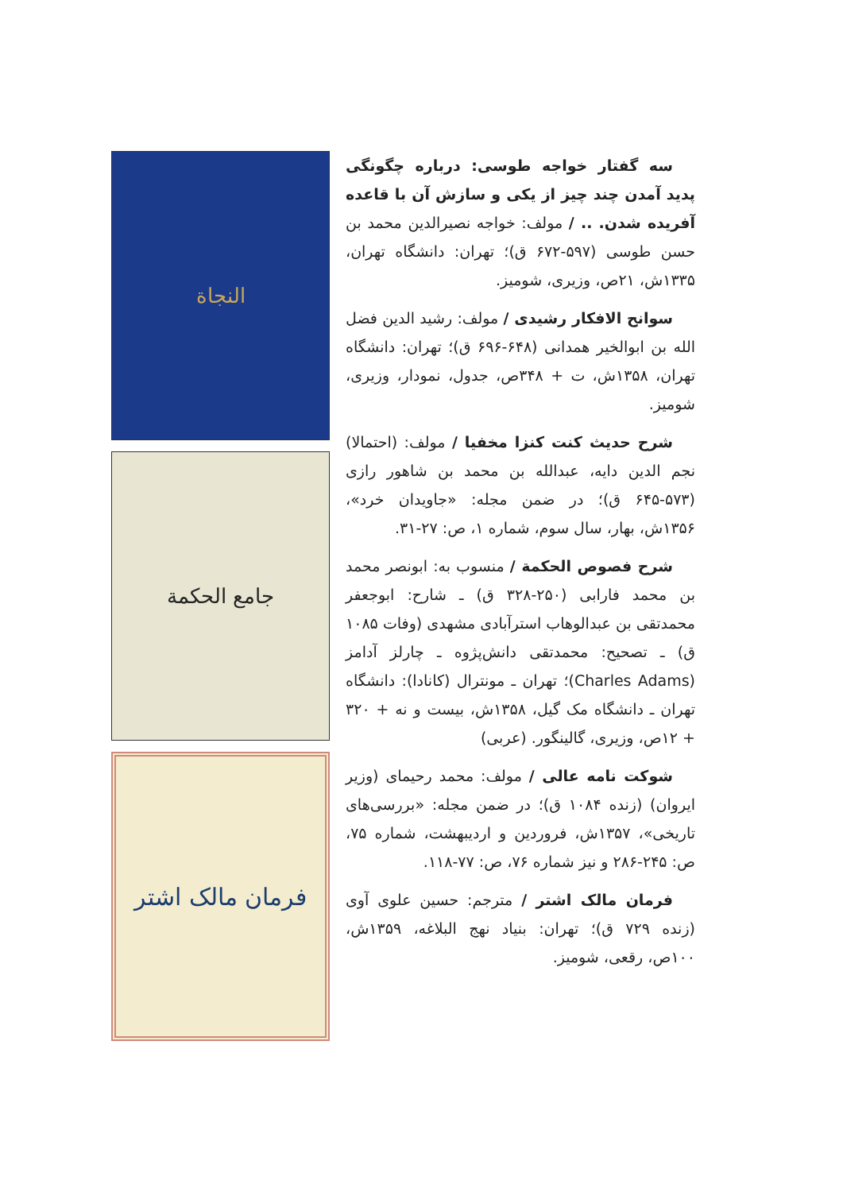سه گفتار خواجه طوسی: درباره چگونگی پدید آمدن چند چیز از یکی و سازش آن با قاعده آفریده شدن. .. / مولف: خواجه نصیرالدین محمد بن حسن طوسی (۵۹۷-۶۷۲ ق)؛ تهران: دانشگاه تهران، ۱۳۳۵ش، ۲۱ص، وزیری، شومیز.
سوانح الافکار رشیدی / مولف: رشید الدین فضل الله بن ابوالخیر همدانی (۶۴۸-۶۹۶ ق)؛ تهران: دانشگاه تهران، ۱۳۵۸ش، ت + ۳۴۸ص، جدول، نمودار، وزیری، شومیز.
شرح حدیث کنت کنزا مخفیا / مولف: (احتمالا) نجم الدین دایه، عبدالله بن محمد بن شاهور رازی (۵۷۳-۶۴۵ ق)؛ در ضمن مجله: «جاویدان خرد»، ۱۳۵۶ش، بهار، سال سوم، شماره ۱، ص: ۲۷-۳۱.
شرح فصوص الحکمة / منسوب به: ابونصر محمد بن محمد فارابی (۲۵۰-۳۲۸ ق) ـ شارح: ابوجعفر محمدتقی بن عبدالوهاب استرآبادی مشهدی (وفات ۱۰۸۵ ق) ـ تصحیح: محمدتقی دانش‌پژوه ـ چارلز آدامز (Charles Adams)؛ تهران ـ مونترال (کانادا): دانشگاه تهران ـ دانشگاه مک گیل، ۱۳۵۸ش، بیست و نه + ۳۲۰ + ۱۲ص، وزیری، گالینگور. (عربی)
شوکت نامه عالی / مولف: محمد رحیمای (وزیر ایروان) (زنده ۱۰۸۴ ق)؛ در ضمن مجله: «بررسی‌های تاریخی»، ۱۳۵۷ش، فروردین و اردیبهشت، شماره ۷۵، ص: ۲۴۵-۲۸۶ و نیز شماره ۷۶، ص: ۷۷-۱۱۸.
فرمان مالک اشتر / مترجم: حسین علوی آوی (زنده ۷۲۹ ق)؛ تهران: بنیاد نهج البلاغه، ۱۳۵۹ش، ۱۰۰ص، رقعی، شومیز.
النجاة
جامع الحکمة
فرمان مالک اشتر